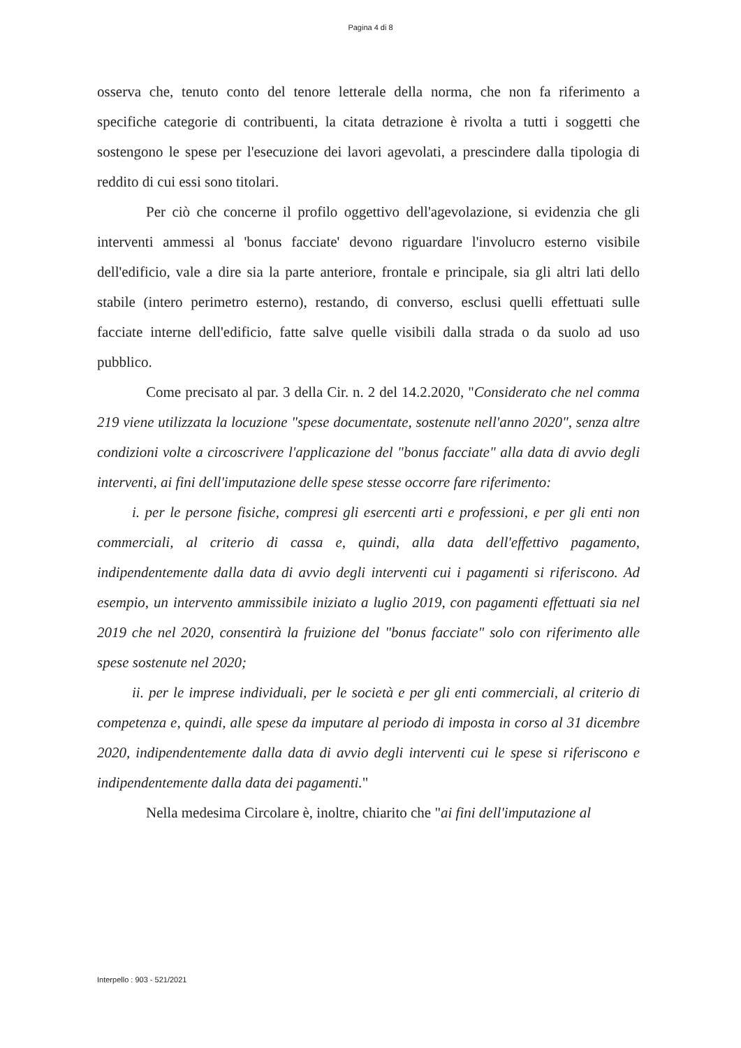Pagina 4 di 8
osserva che, tenuto conto del tenore letterale della norma, che non fa riferimento a specifiche categorie di contribuenti, la citata detrazione è rivolta a tutti i soggetti che sostengono le spese per l'esecuzione dei lavori agevolati, a prescindere dalla tipologia di reddito di cui essi sono titolari.
Per ciò che concerne il profilo oggettivo dell'agevolazione, si evidenzia che gli interventi ammessi al 'bonus facciate' devono riguardare l'involucro esterno visibile dell'edificio, vale a dire sia la parte anteriore, frontale e principale, sia gli altri lati dello stabile (intero perimetro esterno), restando, di converso, esclusi quelli effettuati sulle facciate interne dell'edificio, fatte salve quelle visibili dalla strada o da suolo ad uso pubblico.
Come precisato al par. 3 della Cir. n. 2 del 14.2.2020, "Considerato che nel comma 219 viene utilizzata la locuzione "spese documentate, sostenute nell'anno 2020", senza altre condizioni volte a circoscrivere l'applicazione del "bonus facciate" alla data di avvio degli interventi, ai fini dell'imputazione delle spese stesse occorre fare riferimento:
i. per le persone fisiche, compresi gli esercenti arti e professioni, e per gli enti non commerciali, al criterio di cassa e, quindi, alla data dell'effettivo pagamento, indipendentemente dalla data di avvio degli interventi cui i pagamenti si riferiscono. Ad esempio, un intervento ammissibile iniziato a luglio 2019, con pagamenti effettuati sia nel 2019 che nel 2020, consentirà la fruizione del "bonus facciate" solo con riferimento alle spese sostenute nel 2020;
ii. per le imprese individuali, per le società e per gli enti commerciali, al criterio di competenza e, quindi, alle spese da imputare al periodo di imposta in corso al 31 dicembre 2020, indipendentemente dalla data di avvio degli interventi cui le spese si riferiscono e indipendentemente dalla data dei pagamenti."
Nella medesima Circolare è, inoltre, chiarito che "ai fini dell'imputazione al
Interpello : 903 - 521/2021